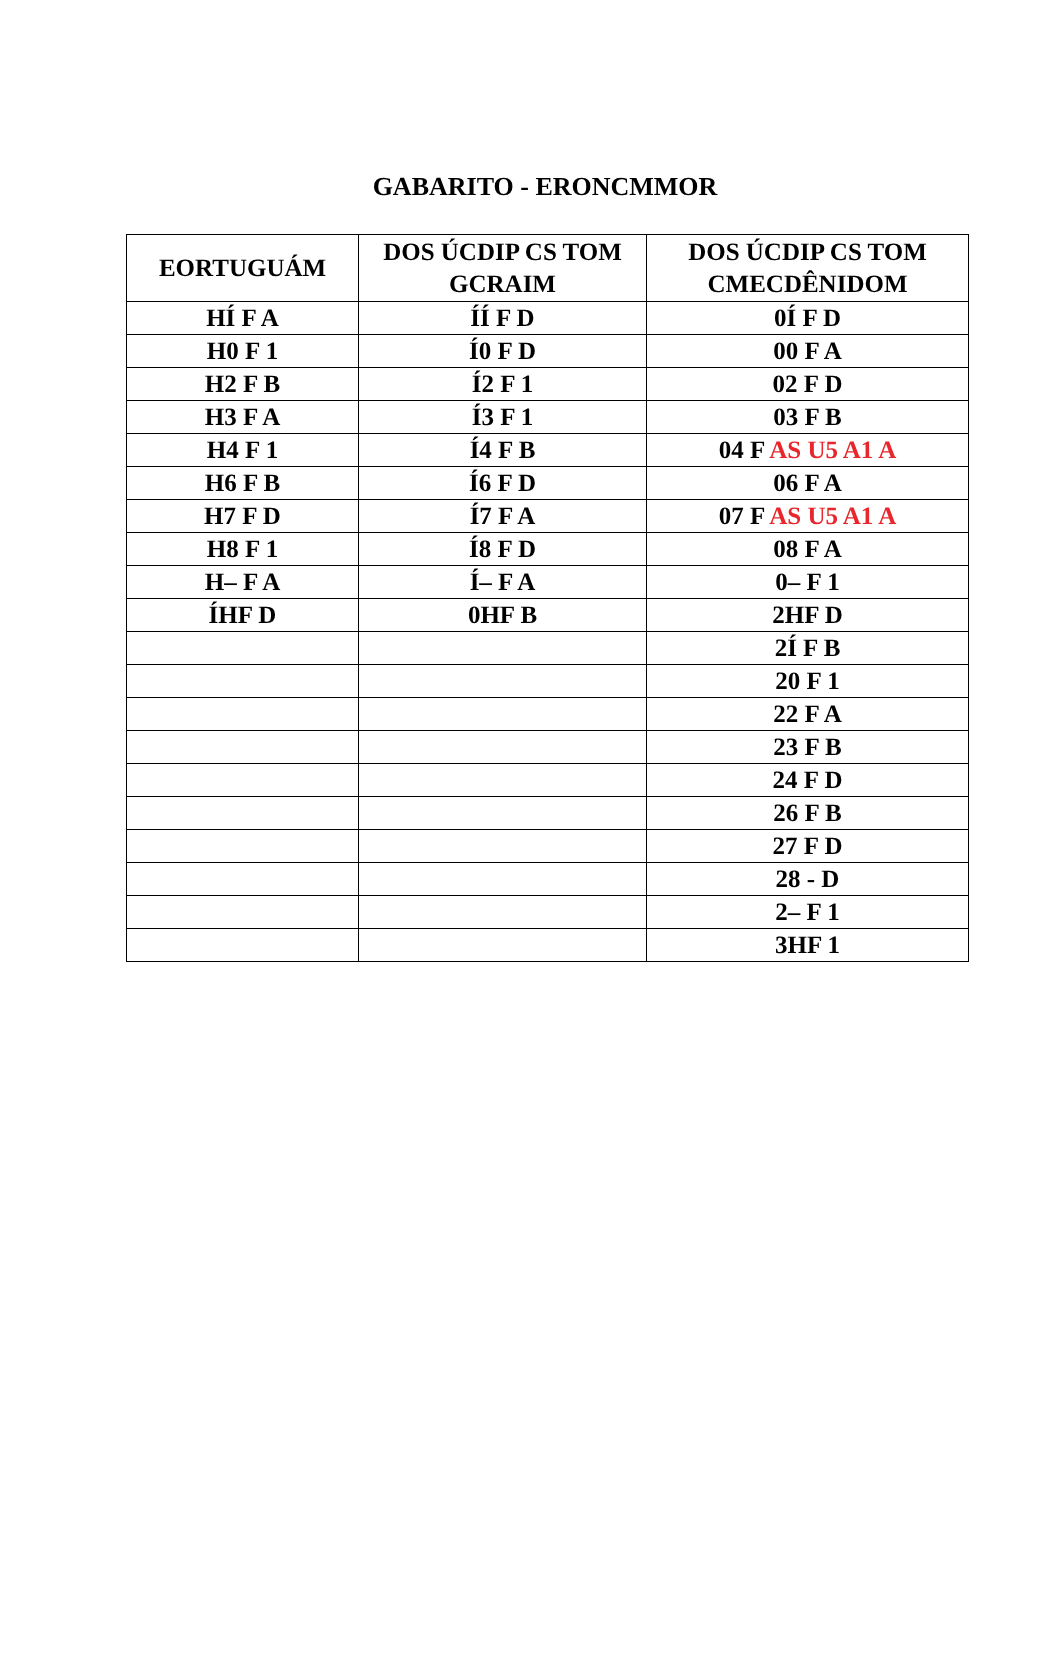GABARITO - ERONCMMOR
| EORTUGUÁM | DOS ÚCDIP CS TOM GCRAIM | DOS ÚCDIP CS TOM CMECDÊNIDOM |
| --- | --- | --- |
| HÍ F A | ÍÍ F D | 0Í F D |
| H0 F 1 | Í0 F D | 00 F A |
| H2 F B | Í2 F 1 | 02 F D |
| H3 F A | Í3 F 1 | 03 F B |
| H4 F 1 | Í4 F B | 04 F AS U5 A1 A |
| H6 F B | Í6 F D | 06 F A |
| H7 F D | Í7 F A | 07 F AS U5 A1 A |
| H8 F 1 | Í8 F D | 08 F A |
| H– F A | Í– F A | 0– F 1 |
| ÍHF D | 0HF B | 2HF D |
| | | 2Í F B |
| | | 20 F 1 |
| | | 22 F A |
| | | 23 F B |
| | | 24 F D |
| | | 26 F B |
| | | 27 F D |
| | | 28 - D |
| | | 2– F 1 |
| | | 3HF 1 |